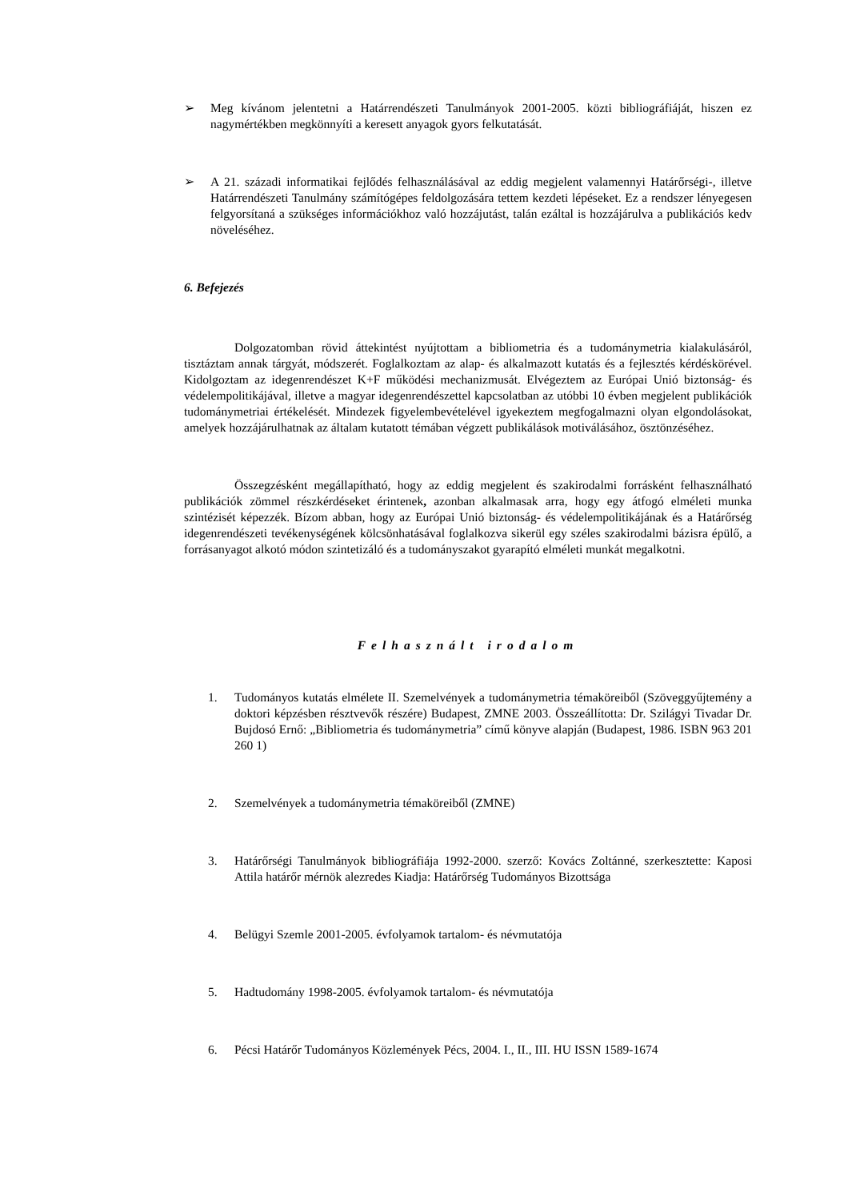➢ Meg kívánom jelentetni a Határrendészeti Tanulmányok 2001-2005. közti bibliográfiáját, hiszen ez nagymértékben megkönnyíti a keresett anyagok gyors felkutatását.
➢ A 21. századi informatikai fejlődés felhasználásával az eddig megjelent valamennyi Határőrségi-, illetve Határrendészeti Tanulmány számítógépes feldolgozására tettem kezdeti lépéseket. Ez a rendszer lényegesen felgyorsítaná a szükséges információkhoz való hozzájutást, talán ezáltal is hozzájárulva a publikációs kedv növeléséhez.
6. Befejezés
Dolgozatomban rövid áttekintést nyújtottam a bibliometria és a tudománymetria kialakulásáról, tisztáztam annak tárgyát, módszerét. Foglalkoztam az alap- és alkalmazott kutatás és a fejlesztés kérdéskörével. Kidolgoztam az idegenrendészet K+F működési mechanizmusát. Elvégeztem az Európai Unió biztonság- és védelempolitikájával, illetve a magyar idegenrendészettel kapcsolatban az utóbbi 10 évben megjelent publikációk tudománymetriai értékelését. Mindezek figyelembevételével igyekeztem megfogalmazni olyan elgondolásokat, amelyek hozzájárulhatnak az általam kutatott témában végzett publikálások motiválásához, ösztönzéséhez.
Összegzésként megállapítható, hogy az eddig megjelent és szakirodalmi forrásként felhasználható publikációk zömmel részkérdéseket érintenek, azonban alkalmasak arra, hogy egy átfogó elméleti munka szintézisét képezzék. Bízom abban, hogy az Európai Unió biztonság- és védelempolitikájának és a Határőrség idegenrendészeti tevékenységének kölcsönhatásával foglalkozva sikerül egy széles szakirodalmi bázisra épülő, a forrásanyagot alkotó módon szintetizáló és a tudományszakot gyarapító elméleti munkát megalkotni.
Felhasznált irodalom
1. Tudományos kutatás elmélete II. Szemelvények a tudománymetria témaköreiből (Szöveggyűjtemény a doktori képzésben résztvevők részére) Budapest, ZMNE 2003. Összeállította: Dr. Szilágyi Tivadar Dr. Bujdosó Ernő: „Bibliometria és tudománymetria” című könyve alapján (Budapest, 1986. ISBN 963 201 260 1)
2. Szemelvények a tudománymetria témaköreiből (ZMNE)
3. Határőrségi Tanulmányok bibliográfiája 1992-2000. szerző: Kovács Zoltánné, szerkesztette: Kaposi Attila határőr mérnök alezredes Kiadja: Határőrség Tudományos Bizottsága
4. Belügyi Szemle 2001-2005. évfolyamok tartalom- és névmutatója
5. Hadtudomány 1998-2005. évfolyamok tartalom- és névmutatója
6. Pécsi Határőr Tudományos Közlemények Pécs, 2004. I., II., III. HU ISSN 1589-1674